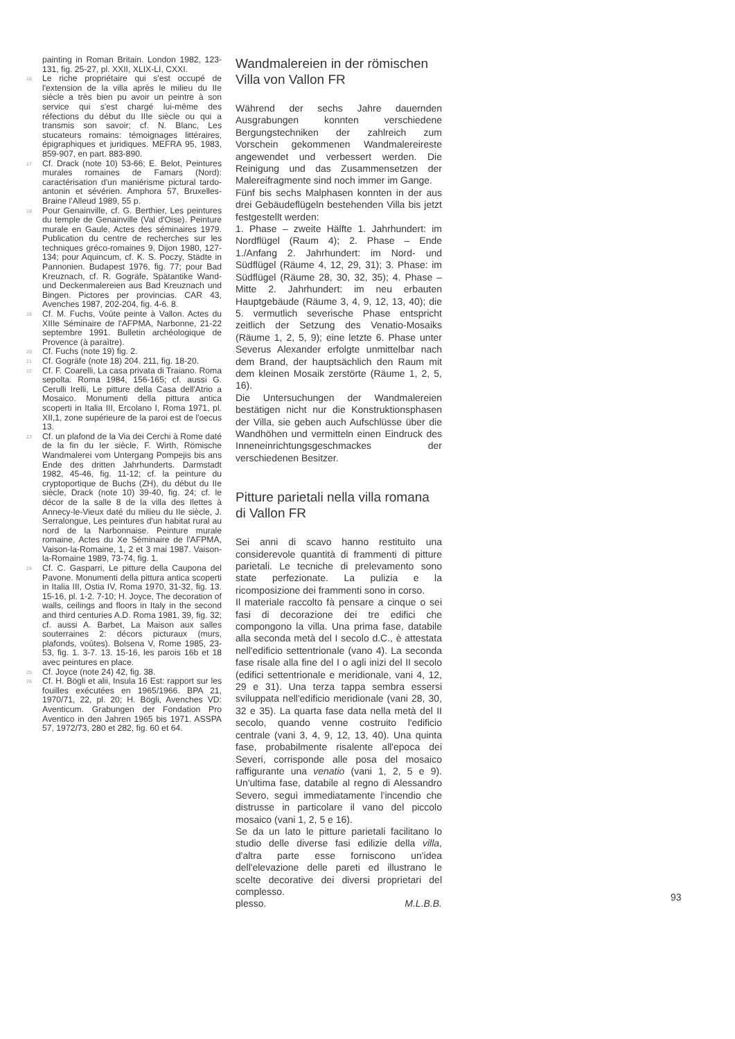painting in Roman Britain. London 1982, 123-131, fig. 25-27, pl. XXII, XLIX-LI, CXXI.
16 Le riche propriétaire qui s'est occupé de l'extension de la villa après le milieu du IIe siècle a très bien pu avoir un peintre à son service qui s'est chargé lui-même des réfections du début du IIIe siècle ou qui a transmis son savoir; cf. N. Blanc, Les stucateurs romains: témoignages littéraires, épigraphiques et juridiques. MEFRA 95, 1983, 859-907, en part. 883-890.
17 Cf. Drack (note 10) 53-66; E. Belot, Peintures murales romaines de Famars (Nord): caractérisation d'un maniérisme pictural tardo-antonin et sévérien. Amphora 57, Bruxelles-Braine l'Alleud 1989, 55 p.
18 Pour Genainville, cf. G. Berthier, Les peintures du temple de Genainville (Val d'Oise). Peinture murale en Gaule, Actes des séminaires 1979. Publication du centre de recherches sur les techniques gréco-romaines 9, Dijon 1980, 127-134; pour Aquincum, cf. K. S. Poczy, Städte in Pannonien. Budapest 1976, fig. 77; pour Bad Kreuznach, cf. R. Gogräfe, Spätantike Wand- und Deckenmalereien aus Bad Kreuznach und Bingen. Pictores per provincias. CAR 43, Avenches 1987, 202-204, fig. 4-6. 8.
19 Cf. M. Fuchs, Voûte peinte à Vallon. Actes du XIIIe Séminaire de l'AFPMA, Narbonne, 21-22 septembre 1991. Bulletin archéologique de Provence (à paraître).
20 Cf. Fuchs (note 19) fig. 2.
21 Cf. Gogräfe (note 18) 204. 211, fig. 18-20.
22 Cf. F. Coarelli, La casa privata di Traiano. Roma sepolta. Roma 1984, 156-165; cf. aussi G. Cerulli Irelli, Le pitture della Casa dell'Atrio a Mosaico. Monumenti della pittura antica scoperti in Italia III, Ercolano I, Roma 1971, pl. XII,1, zone supérieure de la paroi est de l'oecus 13.
23 Cf. un plafond de la Via dei Cerchi à Rome daté de la fin du Ier siècle, F. Wirth, Römische Wandmalerei vom Untergang Pompejis bis ans Ende des dritten Jahrhunderts. Darmstadt 1982, 45-46, fig. 11-12; cf. la peinture du cryptoportique de Buchs (ZH), du début du IIe siècle, Drack (note 10) 39-40, fig. 24; cf. le décor de la salle 8 de la villa des Ilettes à Annecy-le-Vieux daté du milieu du IIe siècle, J. Serralongue, Les peintures d'un habitat rural au nord de la Narbonnaise. Peinture murale romaine, Actes du Xe Séminaire de l'AFPMA, Vaison-la-Romaine, 1, 2 et 3 mai 1987. Vaison-la-Romaine 1989, 73-74, fig. 1.
24 Cf. C. Gasparri, Le pitture della Caupona del Pavone. Monumenti della pittura antica scoperti in Italia III, Ostia IV, Roma 1970, 31-32, fig. 13. 15-16, pl. 1-2. 7-10; H. Joyce, The decoration of walls, ceilings and floors in Italy in the second and third centuries A.D. Roma 1981, 39, fig. 32; cf. aussi A. Barbet, La Maison aux salles souterraines 2: décors picturaux (murs, plafonds, voûtes). Bolsena V, Rome 1985, 23-53, fig. 1. 3-7. 13. 15-16, les parois 16b et 18 avec peintures en place.
25 Cf. Joyce (note 24) 42, fig. 38.
26 Cf. H. Bögli et alii, Insula 16 Est: rapport sur les fouilles exécutées en 1965/1966. BPA 21, 1970/71, 22, pl. 20; H. Bögli, Avenches VD: Aventicum. Grabungen der Fondation Pro Aventico in den Jahren 1965 bis 1971. ASSPA 57, 1972/73, 280 et 282, fig. 60 et 64.
Wandmalereien in der römischen Villa von Vallon FR
Während der sechs Jahre dauernden Ausgrabungen konnten verschiedene Bergungstechniken der zahlreich zum Vorschein gekommenen Wandmalereireste angewendet und verbessert werden. Die Reinigung und das Zusammensetzen der Malereifragmente sind noch immer im Gange.
Fünf bis sechs Malphasen konnten in der aus drei Gebäudeflügeln bestehenden Villa bis jetzt festgestellt werden:
1. Phase – zweite Hälfte 1. Jahrhundert: im Nordflügel (Raum 4); 2. Phase – Ende 1./Anfang 2. Jahrhundert: im Nord- und Südflügel (Räume 4, 12, 29, 31); 3. Phase: im Südflügel (Räume 28, 30, 32, 35); 4. Phase – Mitte 2. Jahrhundert: im neu erbauten Hauptgebäude (Räume 3, 4, 9, 12, 13, 40); die 5. vermutlich severische Phase entspricht zeitlich der Setzung des Venatio-Mosaiks (Räume 1, 2, 5, 9); eine letzte 6. Phase unter Severus Alexander erfolgte unmittelbar nach dem Brand, der hauptsächlich den Raum mit dem kleinen Mosaik zerstörte (Räume 1, 2, 5, 16).
Die Untersuchungen der Wandmalereien bestätigen nicht nur die Konstruktionsphasen der Villa, sie geben auch Aufschlüsse über die Wandhöhen und vermitteln einen Eindruck des Inneneinrichtungsgeschmackes der verschiedenen Besitzer.
Pitture parietali nella villa romana di Vallon FR
Sei anni di scavo hanno restituito una considerevole quantità di frammenti di pitture parietali. Le tecniche di prelevamento sono state perfezionate. La pulizia e la ricomposizione dei frammenti sono in corso.
Il materiale raccolto fà pensare a cinque o sei fasi di decorazione dei tre edifici che compongono la villa. Una prima fase, databile alla seconda metà del I secolo d.C., è attestata nell'edificio settentrionale (vano 4). La seconda fase risale alla fine del I o agli inizi del II secolo (edifici settentrionale e meridionale, vani 4, 12, 29 e 31). Una terza tappa sembra essersi sviluppata nell'edificio meridionale (vani 28, 30, 32 e 35). La quarta fase data nella metà del II secolo, quando venne costruito l'edificio centrale (vani 3, 4, 9, 12, 13, 40). Una quinta fase, probabilmente risalente all'epoca dei Severi, corrisponde alle posa del mosaico raffigurante una venatio (vani 1, 2, 5 e 9). Un'ultima fase, databile al regno di Alessandro Severo, seguì immediatamente l'incendio che distrusse in particolare il vano del piccolo mosaico (vani 1, 2, 5 e 16).
Se da un lato le pitture parietali facilitano lo studio delle diverse fasi edilizie della villa, d'altra parte esse forniscono un'idea dell'elevazione delle pareti ed illustrano le scelte decorative dei diversi proprietari del complesso.
plesso. M.L.B.B.
93